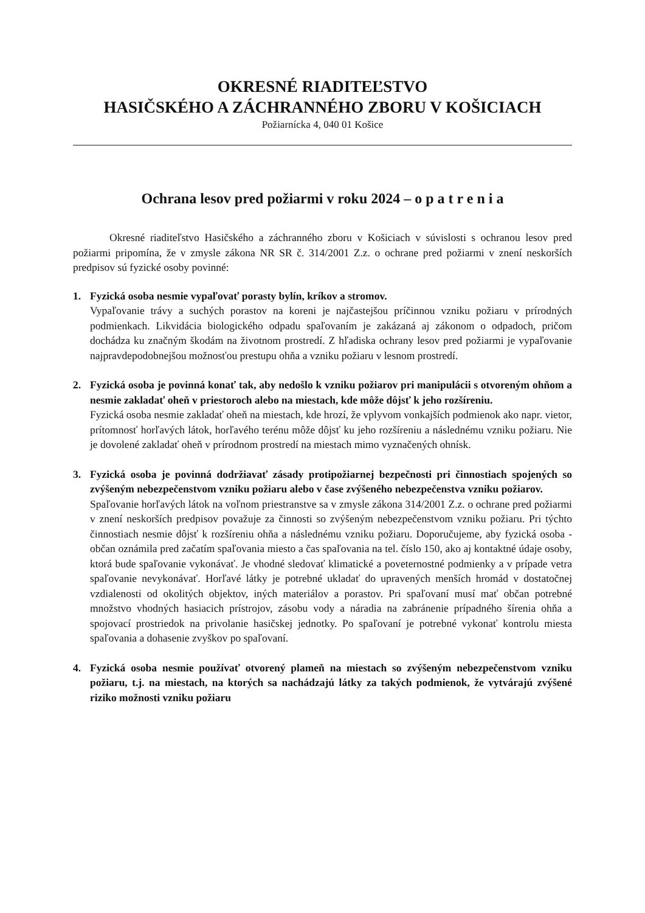OKRESNÉ RIADITEĽSTVO
HASIČSKÉHO A ZÁCHRANNÉHO ZBORU V KOŠICIACH
Požiarnícka 4, 040 01 Košice
Ochrana lesov pred požiarmi v roku 2024 – o p a t r e n i a
Okresné riaditeľstvo Hasičského a záchranného zboru v Košiciach v súvislosti s ochranou lesov pred požiarmi pripomína, že v zmysle zákona NR SR č. 314/2001 Z.z. o ochrane pred požiarmi v znení neskorších predpisov sú fyzické osoby povinné:
1. Fyzická osoba nesmie vypaľovať porasty bylín, kríkov a stromov.
Vypaľovanie trávy a suchých porastov na koreni je najčastejšou príčinnou vzniku požiaru v prírodných podmienkach. Likvidácia biologického odpadu spaľovaním je zakázaná aj zákonom o odpadoch, pričom dochádza ku značným škodám na životnom prostredí. Z hľadiska ochrany lesov pred požiarmi je vypaľovanie najpravdepodobnejšou možnosťou prestupu ohňa a vzniku požiaru v lesnom prostredí.
2. Fyzická osoba je povinná konať tak, aby nedošlo k vzniku požiarov pri manipulácii s otvoreným ohňom a nesmie zakladať oheň v priestoroch alebo na miestach, kde môže dôjsť k jeho rozšíreniu.
Fyzická osoba nesmie zakladať oheň na miestach, kde hrozí, že vplyvom vonkajších podmienok ako napr. vietor, prítomnosť horľavých látok, horľavého terénu môže dôjsť ku jeho rozšíreniu a následnému vzniku požiaru. Nie je dovolené zakladať oheň v prírodnom prostredí na miestach mimo vyznačených ohnísk.
3. Fyzická osoba je povinná dodržiavať zásady protipožiarnej bezpečnosti pri činnostiach spojených so zvýšeným nebezpečenstvom vzniku požiaru alebo v čase zvýšeného nebezpečenstva vzniku požiarov.
Spaľovanie horľavých látok na voľnom priestranstve sa v zmysle zákona 314/2001 Z.z. o ochrane pred požiarmi v znení neskorších predpisov považuje za činnosti so zvýšeným nebezpečenstvom vzniku požiaru. Pri týchto činnostiach nesmie dôjsť k rozšíreniu ohňa a následnému vzniku požiaru. Doporučujeme, aby fyzická osoba - občan oznámila pred začatím spaľovania miesto a čas spaľovania na tel. číslo 150, ako aj kontaktné údaje osoby, ktorá bude spaľovanie vykonávať. Je vhodné sledovať klimatické a poveternostné podmienky a v prípade vetra spaľovanie nevykonávať. Horľavé látky je potrebné ukladať do upravených menších hromád v dostatočnej vzdialenosti od okolitých objektov, iných materiálov a porastov. Pri spaľovaní musí mať občan potrebné množstvo vhodných hasiacich prístrojov, zásobu vody a náradia na zabránenie prípadného šírenia ohňa a spojovací prostriedok na privolanie hasičskej jednotky. Po spaľovaní je potrebné vykonať kontrolu miesta spaľovania a dohasenie zvyškov po spaľovaní.
4. Fyzická osoba nesmie používať otvorený plameň na miestach so zvýšeným nebezpečenstvom vzniku požiaru, t.j. na miestach, na ktorých sa nachádzajú látky za takých podmienok, že vytvárajú zvýšené riziko možnosti vzniku požiaru